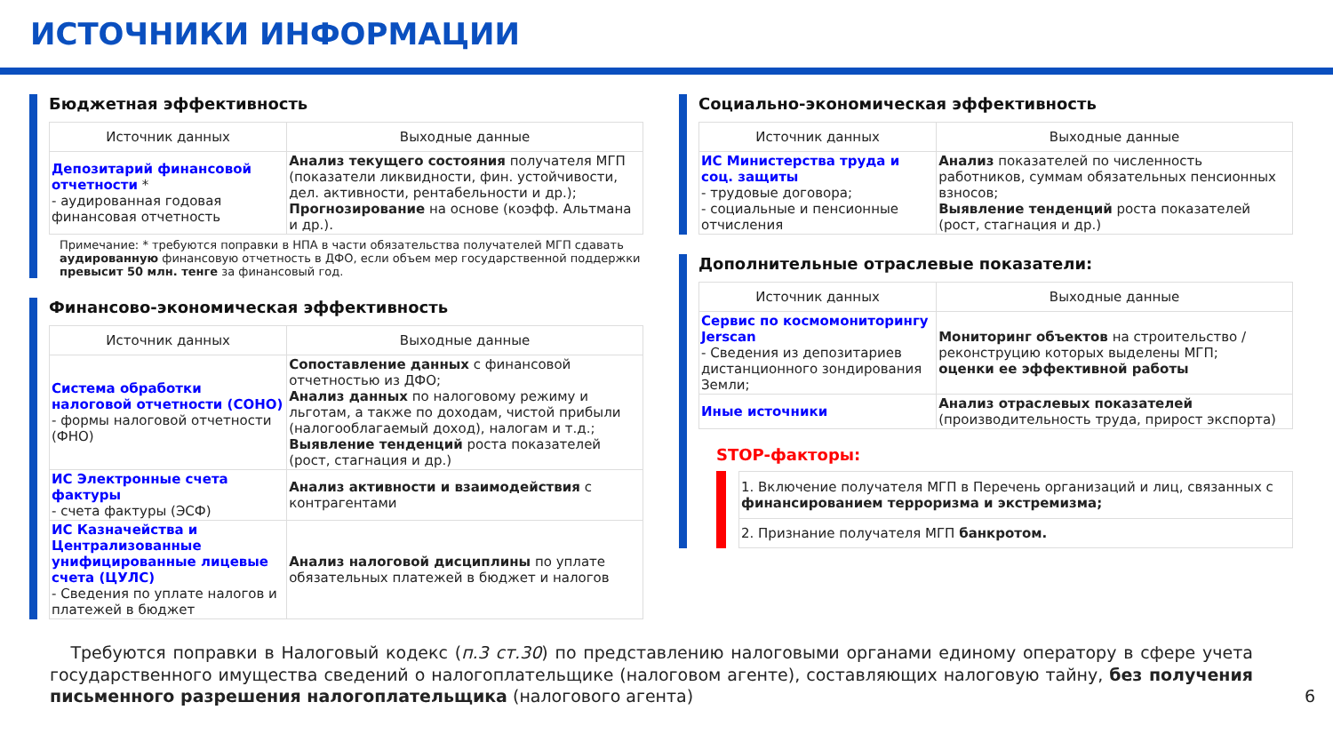ИСТОЧНИКИ ИНФОРМАЦИИ
Бюджетная эффективность
| Источник данных | Выходные данные |
| --- | --- |
| Депозитарий финансовой отчетности * - аудированная годовая финансовая отчетность | Анализ текущего состояния получателя МГП (показатели ликвидности, фин. устойчивости, дел. активности, рентабельности и др.); Прогнозирование на основе (коэфф. Альтмана и др.). |
Примечание: * требуются поправки в НПА в части обязательства получателей МГП сдавать аудированную финансовую отчетность в ДФО, если объем мер государственной поддержки превысит 50 млн. тенге за финансовый год.
Финансово-экономическая эффективность
| Источник данных | Выходные данные |
| --- | --- |
| Система обработки налоговой отчетности (СОНО) - формы налоговой отчетности (ФНО) | Сопоставление данных с финансовой отчетностью из ДФО; Анализ данных по налоговому режиму и льготам, а также по доходам, чистой прибыли (налогооблагаемый доход), налогам и т.д.; Выявление тенденций роста показателей (рост, стагнация и др.) |
| ИС Электронные счета фактуры - счета фактуры (ЭСФ) | Анализ активности и взаимодействия с контрагентами |
| ИС Казначейства и Централизованные унифицированные лицевые счета (ЦУЛС) - Сведения по уплате налогов и платежей в бюджет | Анализ налоговой дисциплины по уплате обязательных платежей в бюджет и налогов |
Социально-экономическая эффективность
| Источник данных | Выходные данные |
| --- | --- |
| ИС Министерства труда и соц. защиты - трудовые договора; - социальные и пенсионные отчисления | Анализ показателей по численность работников, суммам обязательных пенсионных взносов; Выявление тенденций роста показателей (рост, стагнация и др.) |
Дополнительные отраслевые показатели:
| Источник данных | Выходные данные |
| --- | --- |
| Сервис по космомониторингу Jerscan - Сведения из депозитариев дистанционного зондирования Земли; | Мониторинг объектов на строительство /реконструцию которых выделены МГП; оценки ее эффективной работы |
| Иные источники | Анализ отраслевых показателей (производительность труда, прирост экспорта) |
STOP-факторы:
| 1. Включение получателя МГП в Перечень организаций и лиц, связанных с финансированием терроризма и экстремизма; |
| 2. Признание получателя МГП банкротом. |
Требуются поправки в Налоговый кодекс (п.3 ст.30) по представлению налоговыми органами единому оператору в сфере учета государственного имущества сведений о налогоплательщике (налоговом агенте), составляющих налоговую тайну, без получения письменного разрешения налогоплательщика (налогового агента) 6